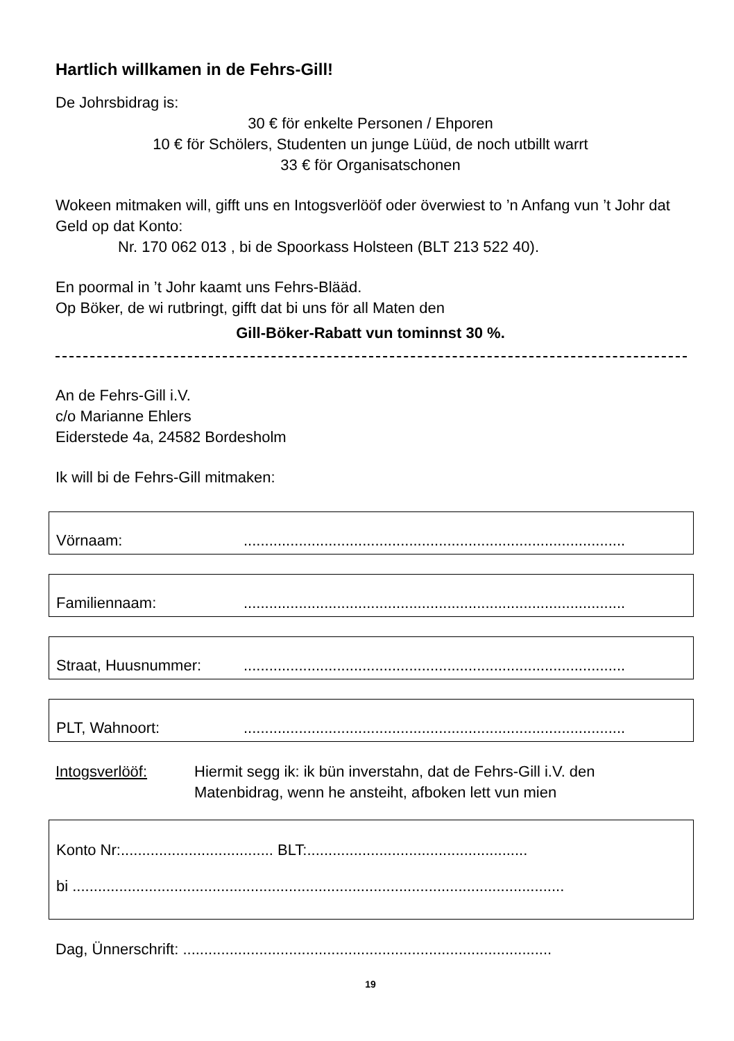Hartlich willkamen in de Fehrs-Gill!
De Johrsbidrag is:
30 € för enkelte Personen / Ehporen
10 € för Schölers, Studenten un junge Lüüd, de noch utbillt warrt
33 € för Organisatschonen
Wokeen mitmaken will, gifft uns en Intogsverlööf oder överwiest to ’n Anfang vun ’t Johr dat Geld op dat Konto:
Nr. 170 062 013 , bi de Spoorkass Holsteen (BLT 213 522 40).
En poormal in ’t Johr kaamt uns Fehrs-Blääd.
Op Böker, de wi rutbringt, gifft dat bi uns för all Maten den
Gill-Böker-Rabatt vun tominnst 30 %.
An de Fehrs-Gill i.V.
c/o Marianne Ehlers
Eiderstede 4a, 24582 Bordesholm
Ik will bi de Fehrs-Gill mitmaken:
Vörnaam:..........................................................................................
Familiennaam:..........................................................................................
Straat, Huusnummer:..........................................................................................
PLT, Wahnoort:..........................................................................................
Intogsverlööf: Hiermit segg ik: ik bün inverstahn, dat de Fehrs-Gill i.V. den Matenbidrag, wenn he ansteiht, afboken lett vun mien
Konto Nr:.................................... BLT:....................................................
bi ....................................................................................................................
Dag, Ünnerschrift: .......................................................................................
19